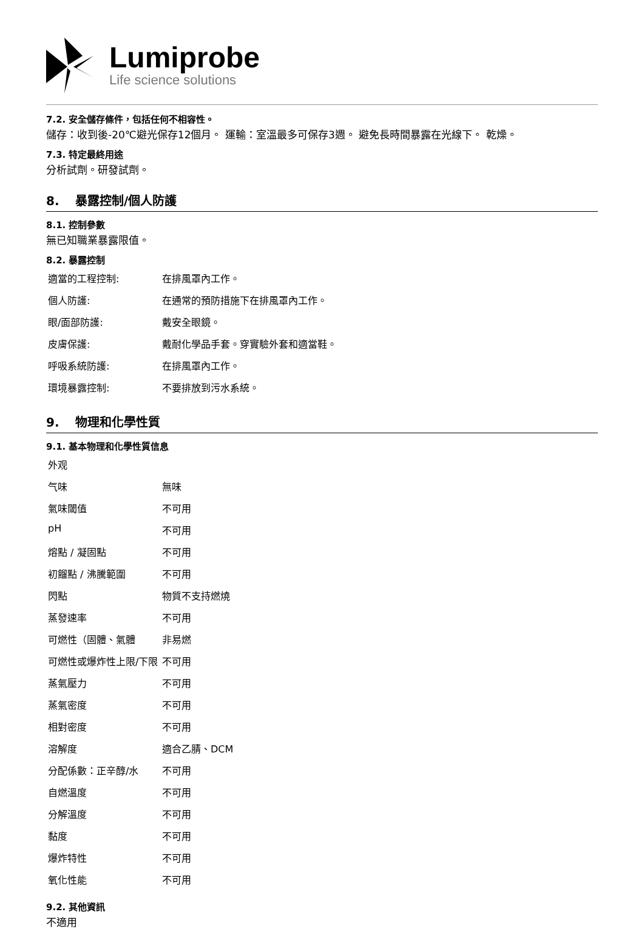Lumiprobe
Life science solutions
7.2. 安全儲存條件，包括任何不相容性。
儲存：收到後-20℃避光保存12個月。 運輸：室溫最多可保存3週。 避免長時間暴露在光線下。 乾燥。
7.3. 特定最終用途
分析試劑。研發試劑。
8. 暴露控制/個人防護
8.1. 控制參數
無已知職業暴露限值。
8.2. 暴露控制
| 適當的工程控制: | 在排風罩內工作。 |
| 個人防護: | 在通常的預防措施下在排風罩內工作。 |
| 眼/面部防護: | 戴安全眼鏡。 |
| 皮膚保護: | 戴耐化學品手套。穿實驗外套和適當鞋。 |
| 呼吸系統防護: | 在排風罩內工作。 |
| 環境暴露控制: | 不要排放到污水系統。 |
9. 物理和化學性質
9.1. 基本物理和化學性質信息
| 外观 | |
| 气味 | 無味 |
| 氣味閾值 | 不可用 |
| pH | 不可用 |
| 熔點 / 凝固點 | 不可用 |
| 初餾點 / 沸騰範圍 | 不可用 |
| 閃點 | 物質不支持燃燒 |
| 蒸發速率 | 不可用 |
| 可燃性（固體、氣體 | 非易燃 |
| 可燃性或爆炸性上限/下限 | 不可用 |
| 蒸氣壓力 | 不可用 |
| 蒸氣密度 | 不可用 |
| 相對密度 | 不可用 |
| 溶解度 | 適合乙腈、DCM |
| 分配係數：正辛醇/水 | 不可用 |
| 自燃溫度 | 不可用 |
| 分解溫度 | 不可用 |
| 黏度 | 不可用 |
| 爆炸特性 | 不可用 |
| 氧化性能 | 不可用 |
9.2. 其他資訊
不適用